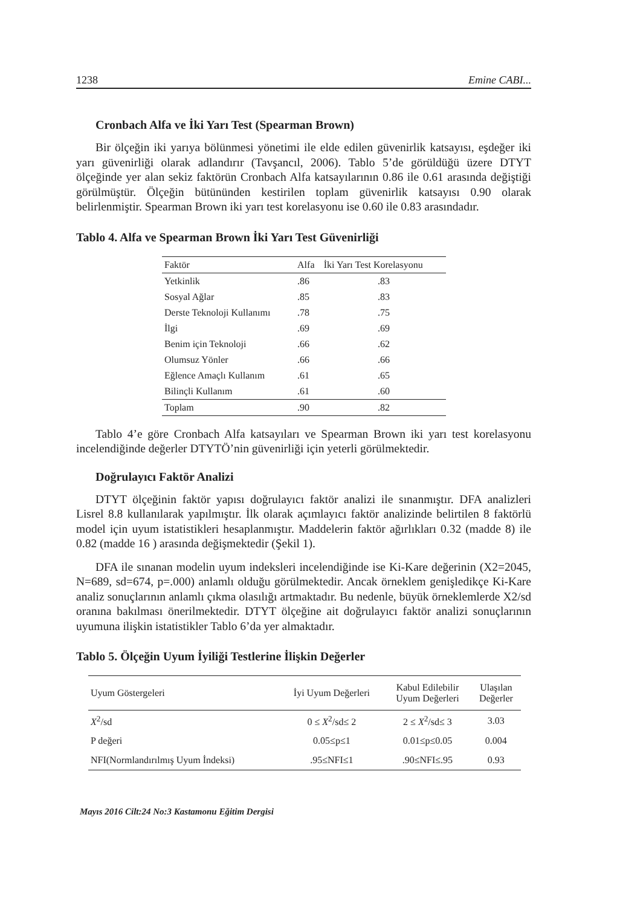1238 Emine CABI...
Cronbach Alfa ve İki Yarı Test (Spearman Brown)
Bir ölçeğin iki yarıya bölünmesi yönetimi ile elde edilen güvenirlik katsayısı, eşdeğer iki yarı güvenirliği olarak adlandırır (Tavşancıl, 2006). Tablo 5’de görüldüğü üzere DTYT ölçeğinde yer alan sekiz faktörün Cronbach Alfa katsayılarının 0.86 ile 0.61 arasında değiştiği görülmüştür. Ölçeğin bütününden kestirilen toplam güvenirlik katsayısı 0.90 olarak belirlenmiştir. Spearman Brown iki yarı test korelasyonu ise 0.60 ile 0.83 arasındadır.
Tablo 4. Alfa ve Spearman Brown İki Yarı Test Güvenirliği
| Faktör | Alfa | İki Yarı Test Korelasyonu |
| --- | --- | --- |
| Yetkinlik | .86 | .83 |
| Sosyal Ağlar | .85 | .83 |
| Derste Teknoloji Kullanımı | .78 | .75 |
| İlgi | .69 | .69 |
| Benim için Teknoloji | .66 | .62 |
| Olumsuz Yönler | .66 | .66 |
| Eğlence Amaçlı Kullanım | .61 | .65 |
| Bilinçli Kullanım | .61 | .60 |
| Toplam | .90 | .82 |
Tablo 4’e göre Cronbach Alfa katsayıları ve Spearman Brown iki yarı test korelasyonu incelendiğinde değerler DTYTÖ’nin güvenirliği için yeterli görülmektedir.
Doğrulayıcı Faktör Analizi
DTYT ölçeğinin faktör yapısı doğrulayıcı faktör analizi ile sınanmıştır. DFA analizleri Lisrel 8.8 kullanılarak yapılmıştır. İlk olarak açımlayıcı faktör analizinde belirtilen 8 faktörlü model için uyum istatistikleri hesaplanmıştır. Maddelerin faktör ağırlıkları 0.32 (madde 8) ile 0.82 (madde 16 ) arasında değişmektedir (Şekil 1).
DFA ile sınanan modelin uyum indeksleri incelendiğinde ise Ki-Kare değerinin (X2=2045, N=689, sd=674, p=.000) anlamlı olduğu görülmektedir. Ancak örneklem genişledikçe Ki-Kare analiz sonuçlarının anlamlı çıkma olasılığı artmaktadır. Bu nedenle, büyük örneklemlerde X2/sd oranına bakılması önerilmektedir. DTYT ölçeğine ait doğrulayıcı faktör analizi sonuçlarının uyumuna ilişkin istatistikler Tablo 6’da yer almaktadır.
Tablo 5. Ölçeğin Uyum İyiliği Testlerine İlişkin Değerler
| Uyum Göstergeleri | İyi Uyum Değerleri | Kabul Edilebilir Uyum Değerleri | Ulaşılan Değerler |
| --- | --- | --- | --- |
| X<sup>2</sup>/sd | 0 ≤ X<sup>2</sup>/sd≤ 2 | 2 ≤ X<sup>2</sup>/sd≤ 3 | 3.03 |
| P değeri | 0.05≤p≤1 | 0.01≤p≤0.05 | 0.004 |
| NFI(Normlandırılmış Uyum İndeksi) | .95≤NFI≤1 | .90≤NFI≤.95 | 0.93 |
Mayıs 2016 Cilt:24 No:3 Kastamonu Eğitim Dergisi